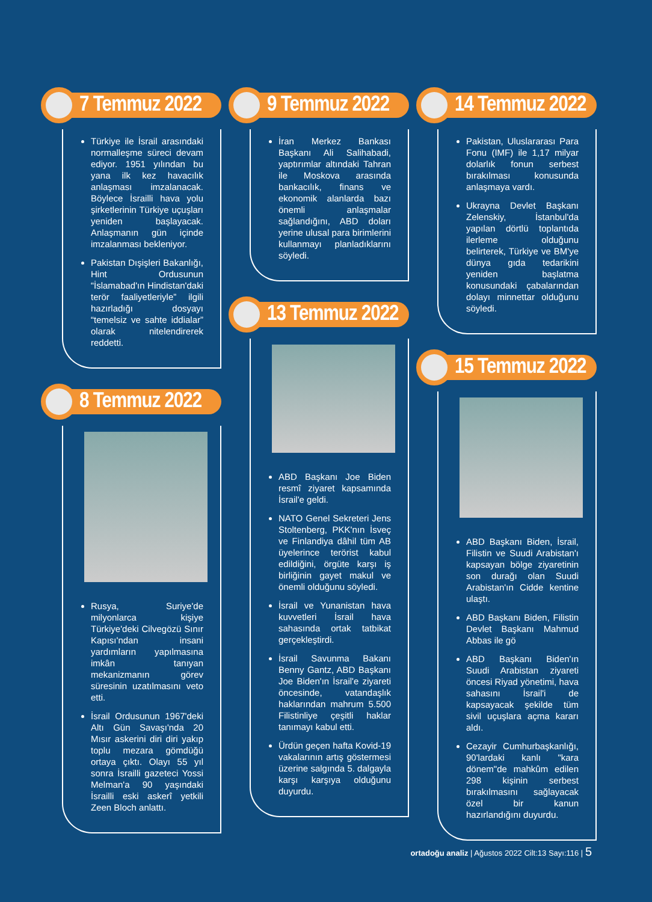7 Temmuz 2022
Türkiye ile İsrail arasındaki normalleşme süreci devam ediyor. 1951 yılından bu yana ilk kez havacılık anlaşması imzalanacak. Böylece İsrailli hava yolu şirketlerinin Türkiye uçuşları yeniden başlayacak. Anlaşmanın gün içinde imzalanması bekleniyor.
Pakistan Dışişleri Bakanlığı, Hint Ordusunun “İslamabad'ın Hindistan'daki terör faaliyetleriyle” ilgili hazırladığı dosyayı “temelsiz ve sahte iddialar” olarak nitelendirerek reddetti.
8 Temmuz 2022
Rusya, Suriye'de milyonlarca kişiye Türkiye'deki Cilvegözü Sınır Kapısı'ndan insani yardımların yapılmasına imkân tanıyan mekanizmanın görev süresinin uzatılmasını veto etti.
İsrail Ordusunun 1967'deki Altı Gün Savaşı'nda 20 Mısır askerini diri diri yakıp toplu mezara gömdüğü ortaya çıktı. Olayı 55 yıl sonra İsrailli gazeteci Yossi Melman'a 90 yaşındaki İsrailli eski askerî yetkili Zeen Bloch anlattı.
9 Temmuz 2022
İran Merkez Bankası Başkanı Ali Salihabadi, yaptırımlar altındaki Tahran ile Moskova arasında bankacılık, finans ve ekonomik alanlarda bazı önemli anlaşmalar sağlandığını, ABD doları yerine ulusal para birimlerini kullanmayı planladıklarını söyledi.
13 Temmuz 2022
ABD Başkanı Joe Biden resmî ziyaret kapsamında İsrail'e geldi.
NATO Genel Sekreteri Jens Stoltenberg, PKK'nın İsveç ve Finlandiya dâhil tüm AB üyelerince terörist kabul edildiğini, örgüte karşı iş birliğinin gayet makul ve önemli olduğunu söyledi.
İsrail ve Yunanistan hava kuvvetleri İsrail hava sahasında ortak tatbikat gerçekleştirdi.
İsrail Savunma Bakanı Benny Gantz, ABD Başkanı Joe Biden'ın İsrail'e ziyareti öncesinde, vatandaşlık haklarından mahrum 5.500 Filistinliye çeşitli haklar tanımayı kabul etti.
Ürdün geçen hafta Kovid-19 vakalarının artış göstermesi üzerine salgında 5. dalgayla karşı karşıya olduğunu duyurdu.
14 Temmuz 2022
Pakistan, Uluslararası Para Fonu (IMF) ile 1,17 milyar dolarlık fonun serbest bırakılması konusunda anlaşmaya vardı.
Ukrayna Devlet Başkanı Zelenskiy, İstanbul'da yapılan dörtlü toplantıda ilerleme olduğunu belirterek, Türkiye ve BM'ye dünya gıda tedarikini yeniden başlatma konusundaki çabalarından dolayı minnettar olduğunu söyledi.
15 Temmuz 2022
ABD Başkanı Biden, İsrail, Filistin ve Suudi Arabistan'ı kapsayan bölge ziyaretinin son durağı olan Suudi Arabistan'ın Cidde kentine ulaştı.
ABD Başkanı Biden, Filistin Devlet Başkanı Mahmud Abbas ile gö
ABD Başkanı Biden'ın Suudi Arabistan ziyareti öncesi Riyad yönetimi, hava sahasını İsrail'i de kapsayacak şekilde tüm sivil uçuşlara açma kararı aldı.
Cezayir Cumhurbaşkanlığı, 90'lardaki kanlı "kara dönem"de mahkûm edilen 298 kişinin serbest bırakılmasını sağlayacak özel bir kanun hazırlandığını duyurdu.
ortadoğu analiz | Ağustos 2022 Cilt:13 Sayı:116 | 5